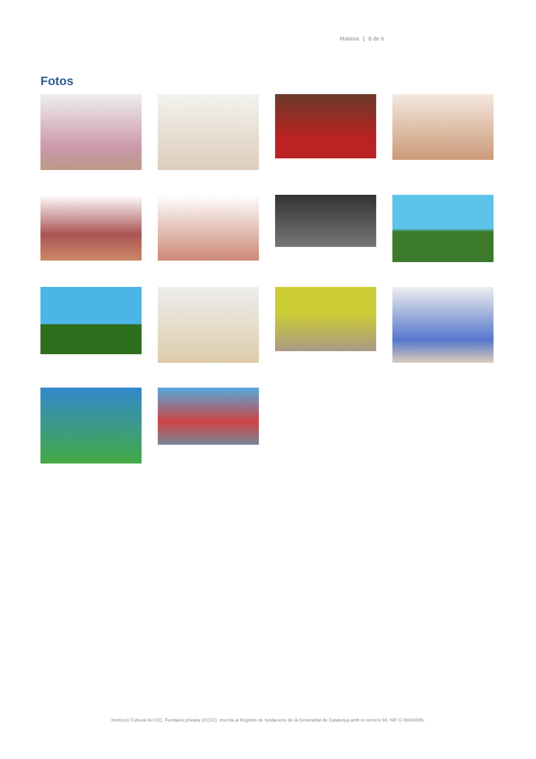Malasia | 6 de 6
Fotos
Institució Cultural del CIC, Fundació privada (ICCIC). Inscrita al Registre de fundacions de la Generalitat de Catalunya amb el número 94. NIF G 08943086.